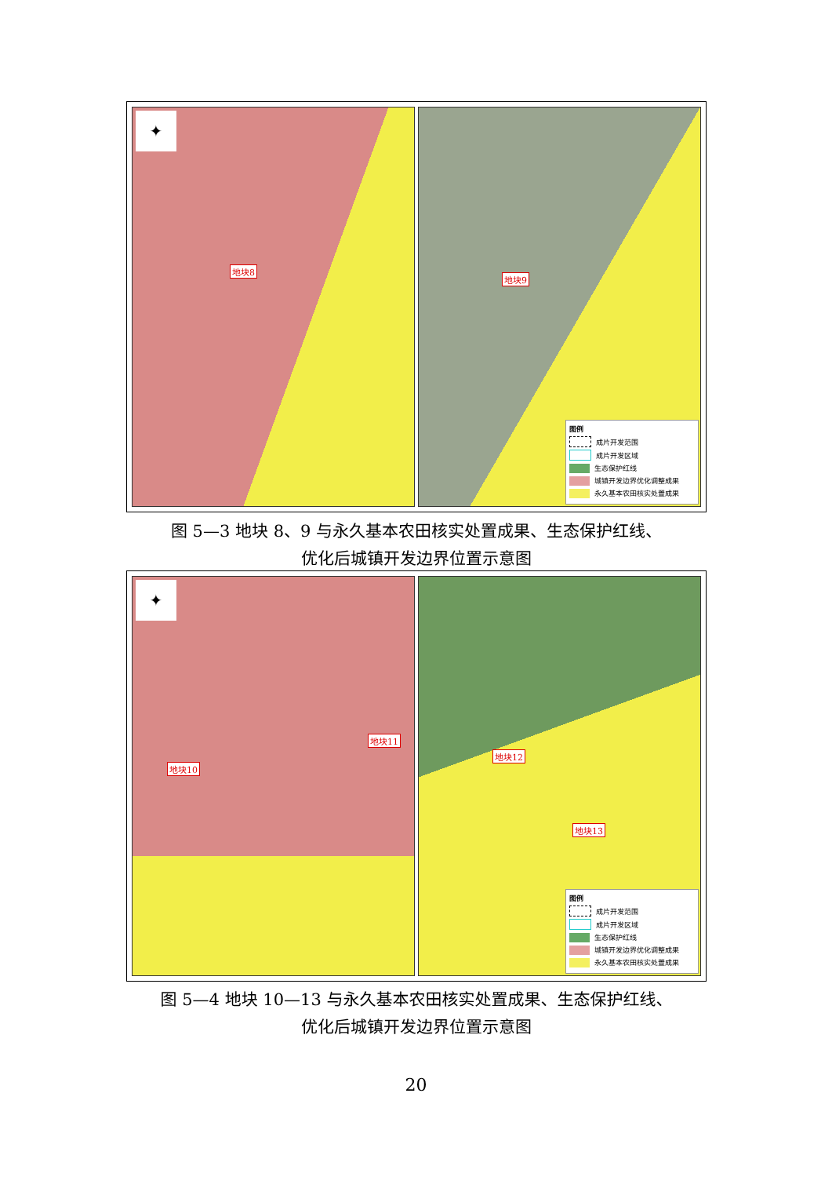✦
地块8
地块9
图例
成片开发范围
成片开发区域
生态保护红线
城镇开发边界优化调整成果
永久基本农田核实处置成果
图 5—3 地块 8、9 与永久基本农田核实处置成果、生态保护红线、
优化后城镇开发边界位置示意图
✦
地块11
地块10
地块12
地块13
图例
成片开发范围
成片开发区域
生态保护红线
城镇开发边界优化调整成果
永久基本农田核实处置成果
图 5—4 地块 10—13 与永久基本农田核实处置成果、生态保护红线、
优化后城镇开发边界位置示意图
20